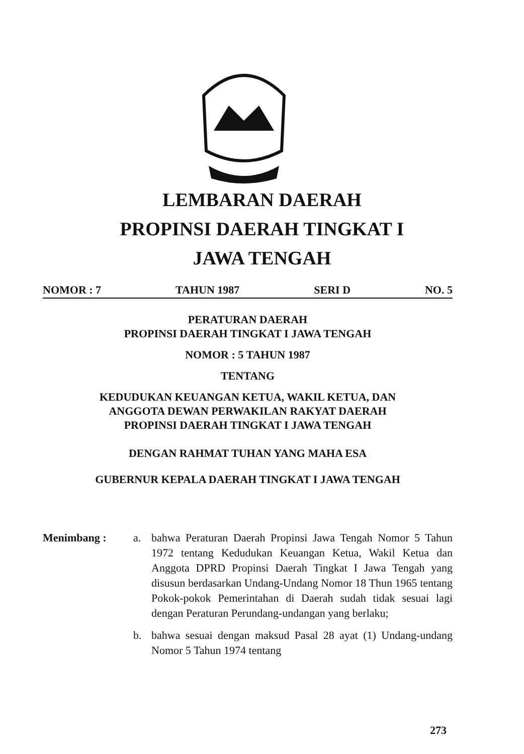LEMBARAN DAERAH
PROPINSI DAERAH TINGKAT I
JAWA TENGAH
NOMOR : 7 TAHUN 1987 SERI D NO. 5
PERATURAN DAERAH
PROPINSI DAERAH TINGKAT I JAWA TENGAH
NOMOR : 5 TAHUN 1987
TENTANG
KEDUDUKAN KEUANGAN KETUA, WAKIL KETUA, DAN
ANGGOTA DEWAN PERWAKILAN RAKYAT DAERAH
PROPINSI DAERAH TINGKAT I JAWA TENGAH
DENGAN RAHMAT TUHAN YANG MAHA ESA
GUBERNUR KEPALA DAERAH TINGKAT I JAWA TENGAH
Menimbang : a. bahwa Peraturan Daerah Propinsi Jawa Tengah Nomor 5 Tahun 1972 tentang Kedudukan Keuangan Ketua, Wakil Ketua dan Anggota DPRD Propinsi Daerah Tingkat I Jawa Tengah yang disusun berdasarkan Undang-Undang Nomor 18 Thun 1965 tentang Pokok-pokok Pemerintahan di Daerah sudah tidak sesuai lagi dengan Peraturan Perundang-undangan yang berlaku;
b. bahwa sesuai dengan maksud Pasal 28 ayat (1) Undang-undang Nomor 5 Tahun 1974 tentang
273